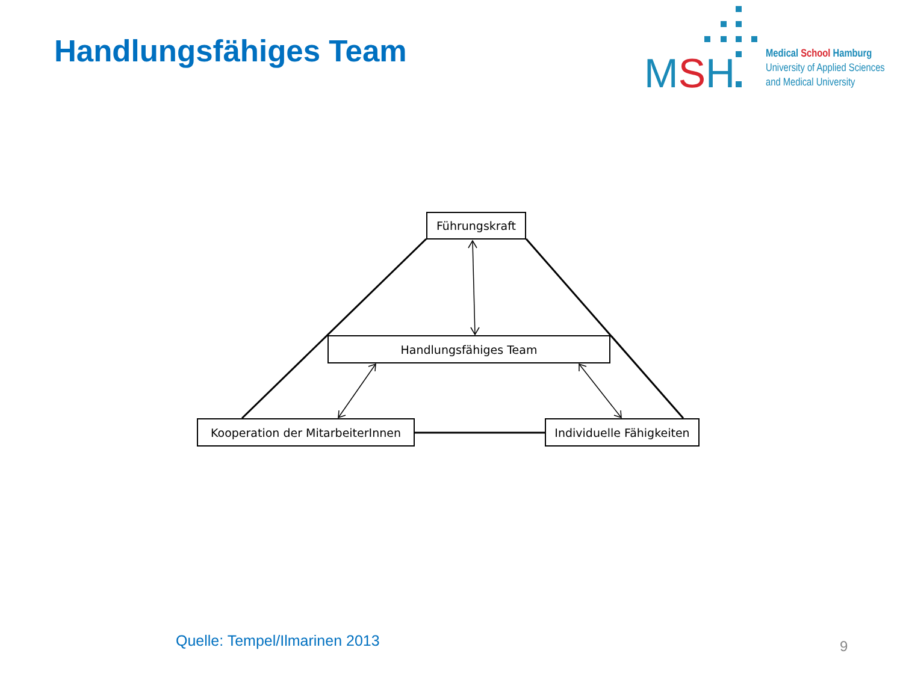Handlungsfähiges Team
MSH
Medical School Hamburg
University of Applied Sciences
and Medical University
Führungskraft
Handlungsfähiges Team
Kooperation der MitarbeiterInnen
Individuelle Fähigkeiten
Quelle: Tempel/Ilmarinen 2013 9